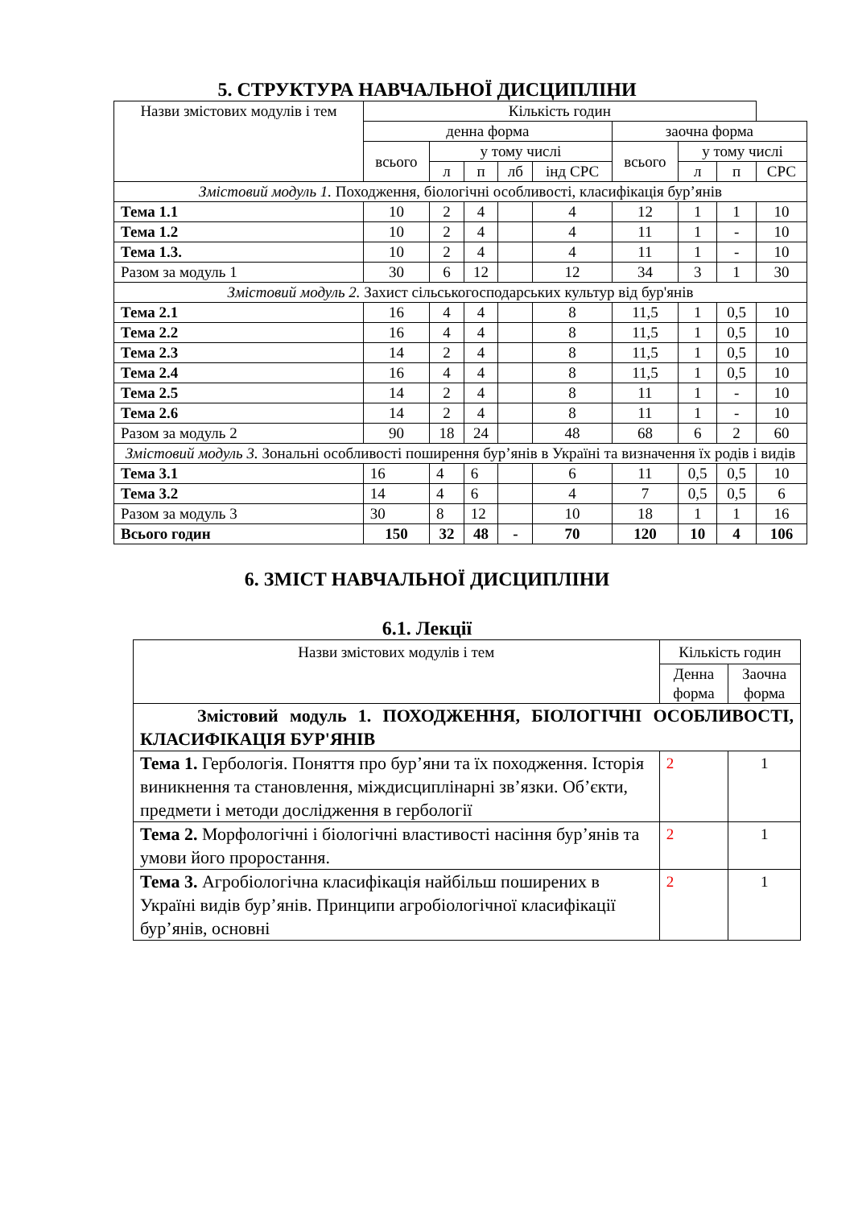5. СТРУКТУРА НАВЧАЛЬНОЇ ДИСЦИПЛІНИ
| Назви змістових модулів і тем | Кількість годин | | | | | | | | |
| | денна форма | | | | | заочна форма | | | |
| | всього | у тому числі | | | | всього | у тому числі | | |
| | | л | п | лб | інд СРС | | л | п | СРС |
| Змістовий модуль 1. Походження, біологічні особливості, класифікація бур’янів | | | | | | | | | |
| Тема 1.1 | 10 | 2 | 4 | | 4 | 12 | 1 | 1 | 10 |
| Тема 1.2 | 10 | 2 | 4 | | 4 | 11 | 1 | - | 10 |
| Тема 1.3. | 10 | 2 | 4 | | 4 | 11 | 1 | - | 10 |
| Разом за модуль 1 | 30 | 6 | 12 | | 12 | 34 | 3 | 1 | 30 |
| Змістовий модуль 2. Захист сільськогосподарських культур від бур'янів | | | | | | | | | |
| Тема 2.1 | 16 | 4 | 4 | | 8 | 11,5 | 1 | 0,5 | 10 |
| Тема 2.2 | 16 | 4 | 4 | | 8 | 11,5 | 1 | 0,5 | 10 |
| Тема 2.3 | 14 | 2 | 4 | | 8 | 11,5 | 1 | 0,5 | 10 |
| Тема 2.4 | 16 | 4 | 4 | | 8 | 11,5 | 1 | 0,5 | 10 |
| Тема 2.5 | 14 | 2 | 4 | | 8 | 11 | 1 | - | 10 |
| Тема 2.6 | 14 | 2 | 4 | | 8 | 11 | 1 | - | 10 |
| Разом за модуль 2 | 90 | 18 | 24 | | 48 | 68 | 6 | 2 | 60 |
| Змістовий модуль 3. Зональні особливості поширення бур’янів в Україні та визначення їх родів і видів | | | | | | | | | |
| Тема 3.1 | 16 | 4 | 6 | | 6 | 11 | 0,5 | 0,5 | 10 |
| Тема 3.2 | 14 | 4 | 6 | | 4 | 7 | 0,5 | 0,5 | 6 |
| Разом за модуль 3 | 30 | 8 | 12 | | 10 | 18 | 1 | 1 | 16 |
| Всього годин | 150 | 32 | 48 | - | 70 | 120 | 10 | 4 | 106 |
6. ЗМІСТ НАВЧАЛЬНОЇ ДИСЦИПЛІНИ
6.1. Лекції
| Назви змістових модулів і тем | Кількість годин | |
| | Денна форма | Заочна форма |
| Змістовий модуль 1. ПОХОДЖЕННЯ, БІОЛОГІЧНІ ОСОБЛИВОСТІ, КЛАСИФІКАЦІЯ БУР'ЯНІВ | | |
| Тема 1. Гербологія. Поняття про бур’яни та їх походження. Історія виникнення та становлення, міждисциплінарні зв’язки. Об’єкти, предмети і методи дослідження в гербології | 2 | 1 |
| Тема 2. Морфологічні і біологічні властивості насіння бур’янів та умови його проростання. | 2 | 1 |
| Тема 3. Агробіологічна класифікація найбільш поширених в Україні видів бур’янів. Принципи агробіологічної класифікації бур’янів, основні | 2 | 1 |